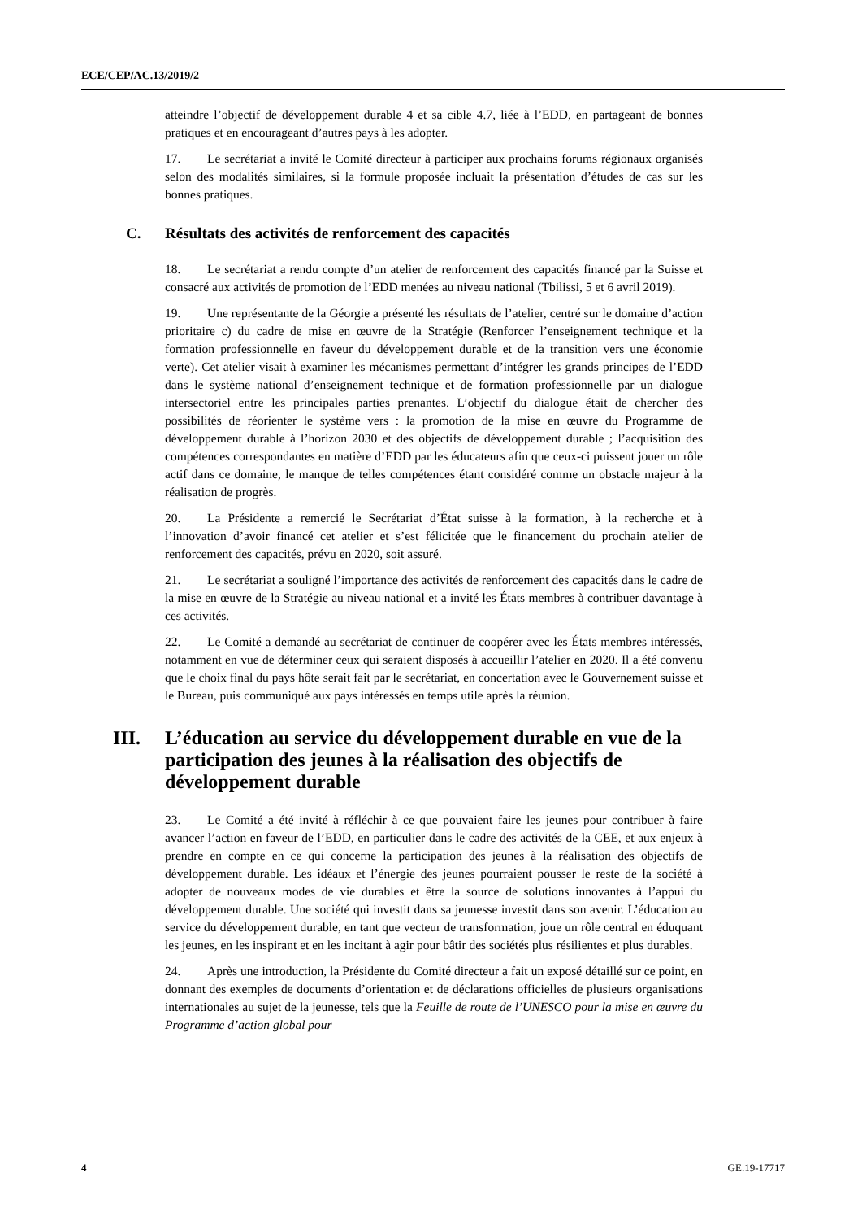ECE/CEP/AC.13/2019/2
atteindre l’objectif de développement durable 4 et sa cible 4.7, liée à l’EDD, en partageant de bonnes pratiques et en encourageant d’autres pays à les adopter.
17. Le secrétariat a invité le Comité directeur à participer aux prochains forums régionaux organisés selon des modalités similaires, si la formule proposée incluait la présentation d’études de cas sur les bonnes pratiques.
C. Résultats des activités de renforcement des capacités
18. Le secrétariat a rendu compte d’un atelier de renforcement des capacités financé par la Suisse et consacré aux activités de promotion de l’EDD menées au niveau national (Tbilissi, 5 et 6 avril 2019).
19. Une représentante de la Géorgie a présenté les résultats de l’atelier, centré sur le domaine d’action prioritaire c) du cadre de mise en œuvre de la Stratégie (Renforcer l’enseignement technique et la formation professionnelle en faveur du développement durable et de la transition vers une économie verte). Cet atelier visait à examiner les mécanismes permettant d’intégrer les grands principes de l’EDD dans le système national d’enseignement technique et de formation professionnelle par un dialogue intersectoriel entre les principales parties prenantes. L’objectif du dialogue était de chercher des possibilités de réorienter le système vers : la promotion de la mise en œuvre du Programme de développement durable à l’horizon 2030 et des objectifs de développement durable ; l’acquisition des compétences correspondantes en matière d’EDD par les éducateurs afin que ceux-ci puissent jouer un rôle actif dans ce domaine, le manque de telles compétences étant considéré comme un obstacle majeur à la réalisation de progrès.
20. La Présidente a remercié le Secrétariat d’État suisse à la formation, à la recherche et à l’innovation d’avoir financé cet atelier et s’est félicitée que le financement du prochain atelier de renforcement des capacités, prévu en 2020, soit assuré.
21. Le secrétariat a souligné l’importance des activités de renforcement des capacités dans le cadre de la mise en œuvre de la Stratégie au niveau national et a invité les États membres à contribuer davantage à ces activités.
22. Le Comité a demandé au secrétariat de continuer de coopérer avec les États membres intéressés, notamment en vue de déterminer ceux qui seraient disposés à accueillir l’atelier en 2020. Il a été convenu que le choix final du pays hôte serait fait par le secrétariat, en concertation avec le Gouvernement suisse et le Bureau, puis communiqué aux pays intéressés en temps utile après la réunion.
III. L’éducation au service du développement durable en vue de la participation des jeunes à la réalisation des objectifs de développement durable
23. Le Comité a été invité à réfléchir à ce que pouvaient faire les jeunes pour contribuer à faire avancer l’action en faveur de l’EDD, en particulier dans le cadre des activités de la CEE, et aux enjeux à prendre en compte en ce qui concerne la participation des jeunes à la réalisation des objectifs de développement durable. Les idéaux et l’énergie des jeunes pourraient pousser le reste de la société à adopter de nouveaux modes de vie durables et être la source de solutions innovantes à l’appui du développement durable. Une société qui investit dans sa jeunesse investit dans son avenir. L’éducation au service du développement durable, en tant que vecteur de transformation, joue un rôle central en éduquant les jeunes, en les inspirant et en les incitant à agir pour bâtir des sociétés plus résilientes et plus durables.
24. Après une introduction, la Présidente du Comité directeur a fait un exposé détaillé sur ce point, en donnant des exemples de documents d’orientation et de déclarations officielles de plusieurs organisations internationales au sujet de la jeunesse, tels que la Feuille de route de l’UNESCO pour la mise en œuvre du Programme d’action global pour
4 GE.19-17717